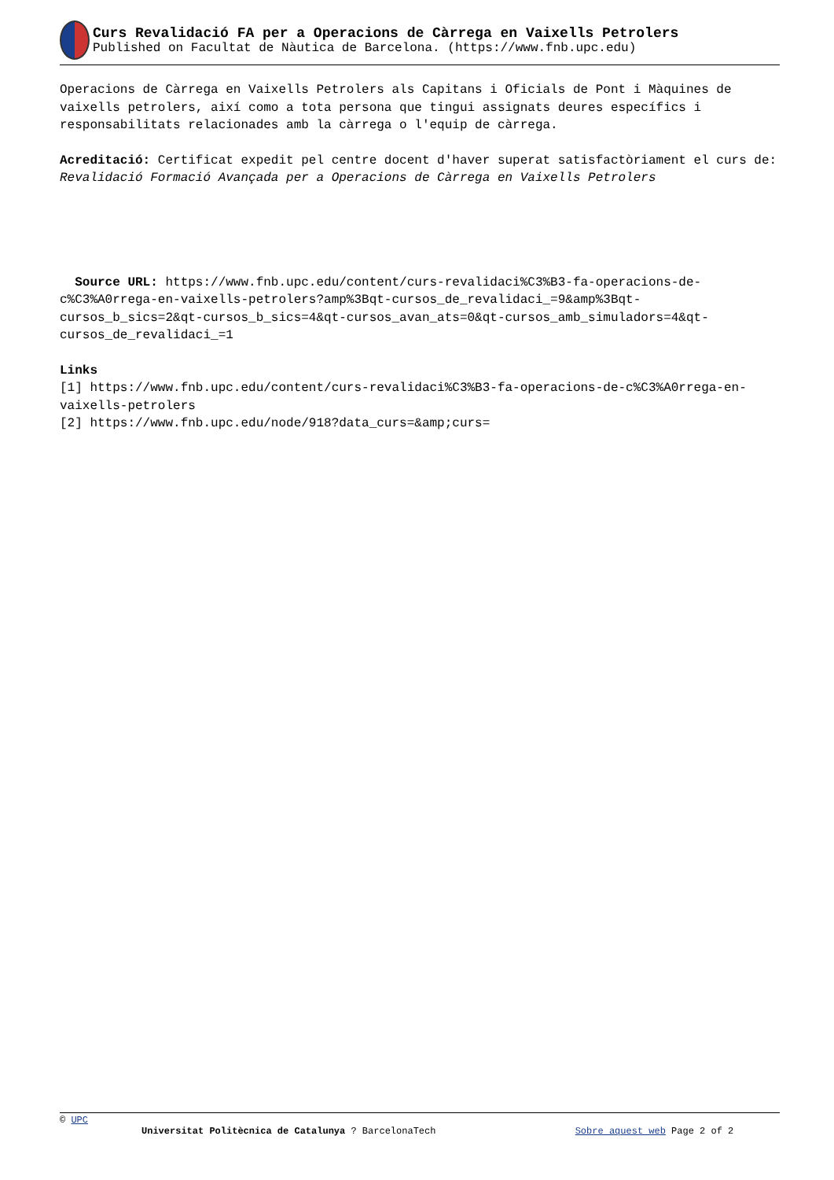Curs Revalidació FA per a Operacions de Càrrega en Vaixells Petrolers
Published on Facultat de Nàutica de Barcelona. (https://www.fnb.upc.edu)
Operacions de Càrrega en Vaixells Petrolers als Capitans i Oficials de Pont i Màquines de vaixells petrolers, així como a tota persona que tingui assignats deures específics i responsabilitats relacionades amb la càrrega o l'equip de càrrega.
Acreditació: Certificat expedit pel centre docent d'haver superat satisfactòriament el curs de: Revalidació Formació Avançada per a Operacions de Càrrega en Vaixells Petrolers
Source URL: https://www.fnb.upc.edu/content/curs-revalidaci%C3%B3-fa-operacions-de-c%C3%A0rrega-en-vaixells-petrolers?amp%3Bqt-cursos_de_revalidaci_=9&amp%3Bqt-cursos_b_sics=2&qt-cursos_b_sics=4&qt-cursos_avan_ats=0&qt-cursos_amb_simuladors=4&qt-cursos_de_revalidaci_=1
Links
[1] https://www.fnb.upc.edu/content/curs-revalidaci%C3%B3-fa-operacions-de-c%C3%A0rrega-en-vaixells-petrolers
[2] https://www.fnb.upc.edu/node/918?data_curs=&amp;curs=
© UPC
Universitat Politècnica de Catalunya ? BarcelonaTech Sobre aquest web Page 2 of 2